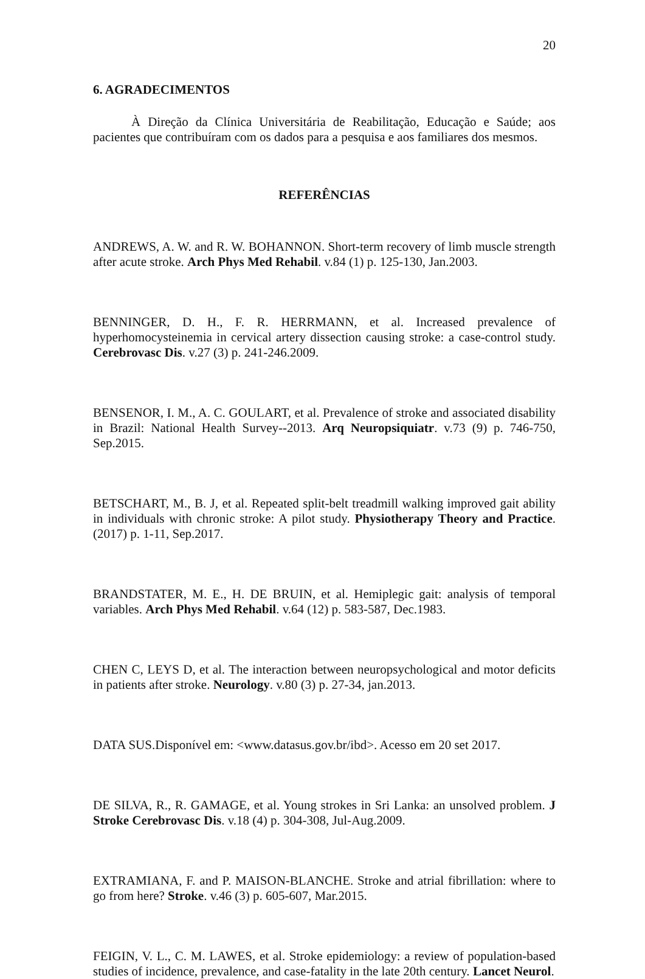20
6. AGRADECIMENTOS
À Direção da Clínica Universitária de Reabilitação, Educação e Saúde; aos pacientes que contribuíram com os dados para a pesquisa e aos familiares dos mesmos.
REFERÊNCIAS
ANDREWS, A. W. and R. W. BOHANNON. Short-term recovery of limb muscle strength after acute stroke. Arch Phys Med Rehabil. v.84 (1) p. 125-130, Jan.2003.
BENNINGER, D. H., F. R. HERRMANN, et al. Increased prevalence of hyperhomocysteinemia in cervical artery dissection causing stroke: a case-control study. Cerebrovasc Dis. v.27 (3) p. 241-246.2009.
BENSENOR, I. M., A. C. GOULART, et al. Prevalence of stroke and associated disability in Brazil: National Health Survey--2013. Arq Neuropsiquiatr. v.73 (9) p. 746-750, Sep.2015.
BETSCHART, M., B. J, et al. Repeated split-belt treadmill walking improved gait ability in individuals with chronic stroke: A pilot study. Physiotherapy Theory and Practice. (2017) p. 1-11, Sep.2017.
BRANDSTATER, M. E., H. DE BRUIN, et al. Hemiplegic gait: analysis of temporal variables. Arch Phys Med Rehabil. v.64 (12) p. 583-587, Dec.1983.
CHEN C, LEYS D, et al. The interaction between neuropsychological and motor deficits in patients after stroke. Neurology. v.80 (3) p. 27-34, jan.2013.
DATA SUS.Disponível em: <www.datasus.gov.br/ibd>. Acesso em 20 set 2017.
DE SILVA, R., R. GAMAGE, et al. Young strokes in Sri Lanka: an unsolved problem. J Stroke Cerebrovasc Dis. v.18 (4) p. 304-308, Jul-Aug.2009.
EXTRAMIANA, F. and P. MAISON-BLANCHE. Stroke and atrial fibrillation: where to go from here? Stroke. v.46 (3) p. 605-607, Mar.2015.
FEIGIN, V. L., C. M. LAWES, et al. Stroke epidemiology: a review of population-based studies of incidence, prevalence, and case-fatality in the late 20th century. Lancet Neurol.